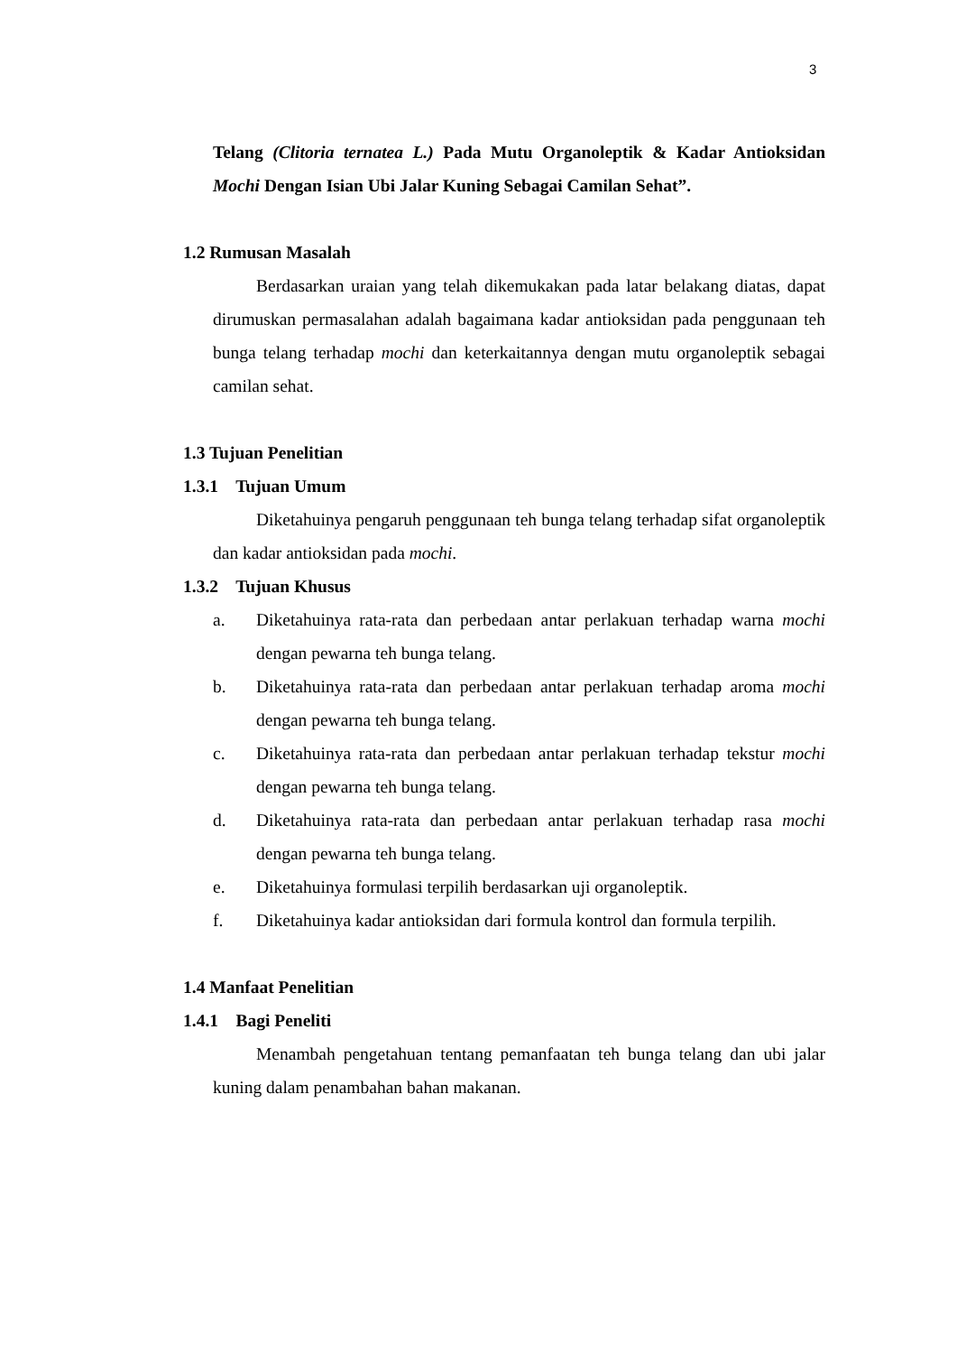3
Telang (Clitoria ternatea L.) Pada Mutu Organoleptik & Kadar Antioksidan Mochi Dengan Isian Ubi Jalar Kuning Sebagai Camilan Sehat”.
1.2 Rumusan Masalah
Berdasarkan uraian yang telah dikemukakan pada latar belakang diatas, dapat dirumuskan permasalahan adalah bagaimana kadar antioksidan pada penggunaan teh bunga telang terhadap mochi dan keterkaitannya dengan mutu organoleptik sebagai camilan sehat.
1.3 Tujuan Penelitian
1.3.1 Tujuan Umum
Diketahuinya pengaruh penggunaan teh bunga telang terhadap sifat organoleptik dan kadar antioksidan pada mochi.
1.3.2 Tujuan Khusus
a. Diketahuinya rata-rata dan perbedaan antar perlakuan terhadap warna mochi dengan pewarna teh bunga telang.
b. Diketahuinya rata-rata dan perbedaan antar perlakuan terhadap aroma mochi dengan pewarna teh bunga telang.
c. Diketahuinya rata-rata dan perbedaan antar perlakuan terhadap tekstur mochi dengan pewarna teh bunga telang.
d. Diketahuinya rata-rata dan perbedaan antar perlakuan terhadap rasa mochi dengan pewarna teh bunga telang.
e. Diketahuinya formulasi terpilih berdasarkan uji organoleptik.
f. Diketahuinya kadar antioksidan dari formula kontrol dan formula terpilih.
1.4 Manfaat Penelitian
1.4.1 Bagi Peneliti
Menambah pengetahuan tentang pemanfaatan teh bunga telang dan ubi jalar kuning dalam penambahan bahan makanan.